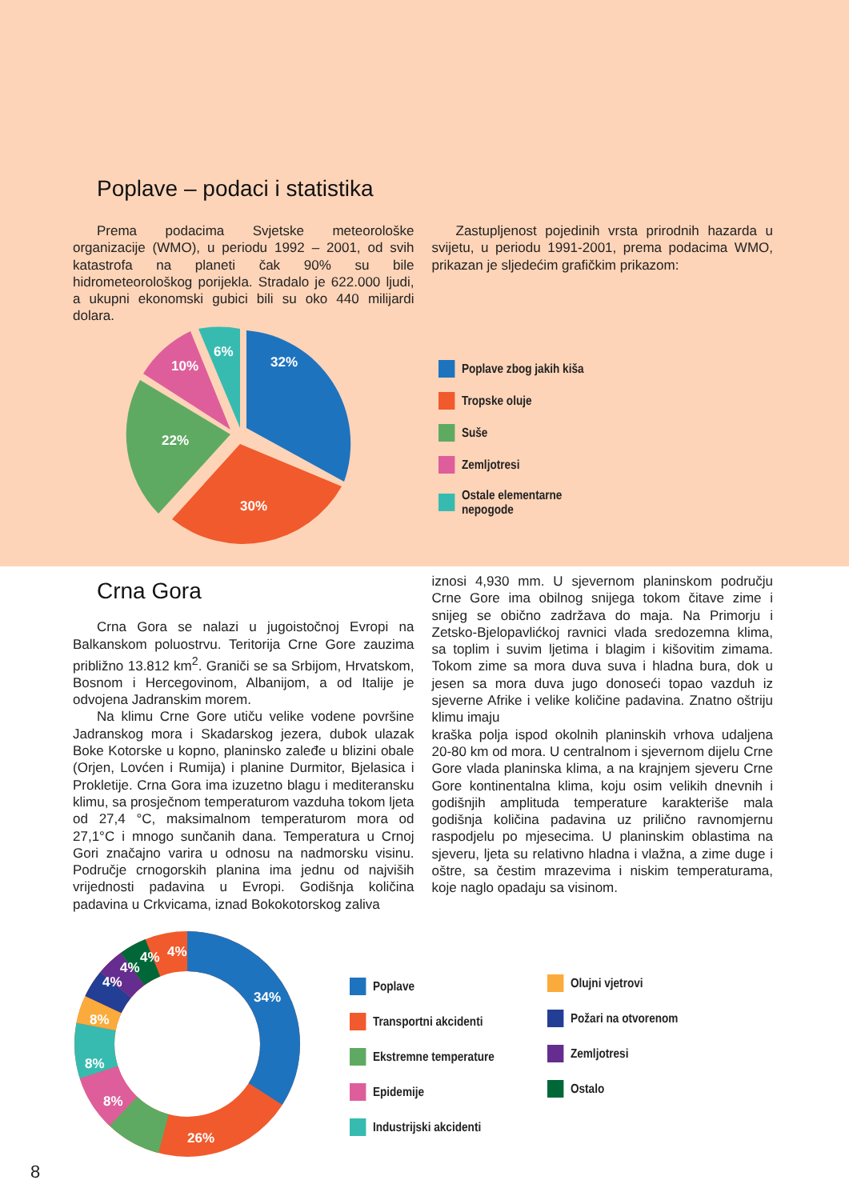Poplave – podaci i statistika
Prema podacima Svjetske meteorološke organizacije (WMO), u periodu 1992 – 2001, od svih katastrofa na planeti čak 90% su bile hidrometeorološkog porijekla. Stradalo je 622.000 ljudi, a ukupni ekonomski gubici bili su oko 440 milijardi dolara.
Zastupljenost pojedinih vrsta prirodnih hazarda u svijetu, u periodu 1991-2001, prema podacima WMO, prikazan je sljedećim grafičkim prikazom:
32%
30%
22%
10%
6%
Poplave zbog jakih kiša
Tropske oluje
Suše
Zemljotresi
Ostale elementarne
nepogode
Crna Gora
Crna Gora se nalazi u jugoistočnoj Evropi na Balkanskom poluostrvu. Teritorija Crne Gore zauzima približno 13.812 km<sup>2</sup>. Graniči se sa Srbijom, Hrvatskom, Bosnom i Hercegovinom, Albanijom, a od Italije je odvojena Jadranskim morem.
Na klimu Crne Gore utiču velike vodene površine Jadranskog mora i Skadarskog jezera, dubok ulazak Boke Kotorske u kopno, planinsko zaleđe u blizini obale (Orjen, Lovćen i Rumija) i planine Durmitor, Bjelasica i Prokletije. Crna Gora ima izuzetno blagu i mediteransku klimu, sa prosječnom temperaturom vazduha tokom ljeta od 27,4 °C, maksimalnom temperaturom mora od 27,1°C i mnogo sunčanih dana. Temperatura u Crnoj Gori značajno varira u odnosu na nadmorsku visinu. Područje crnogorskih planina ima jednu od najviših vrijednosti padavina u Evropi. Godišnja količina padavina u Crkvicama, iznad Bokokotorskog zaliva
iznosi 4,930 mm. U sjevernom planinskom području Crne Gore ima obilnog snijega tokom čitave zime i snijeg se obično zadržava do maja. Na Primorju i Zetsko-Bjelopavlićkoj ravnici vlada sredozemna klima, sa toplim i suvim ljetima i blagim i kišovitim zimama. Tokom zime sa mora duva suva i hladna bura, dok u jesen sa mora duva jugo donoseći topao vazduh iz sjeverne Afrike i velike količine padavina. Znatno oštriju klimu imaju
kraška polja ispod okolnih planinskih vrhova udaljena 20-80 km od mora. U centralnom i sjevernom dijelu Crne Gore vlada planinska klima, a na krajnjem sjeveru Crne Gore kontinentalna klima, koju osim velikih dnevnih i godišnjih amplituda temperature karakteriše mala godišnja količina padavina uz prilično ravnomjernu raspodjelu po mjesecima. U planinskim oblastima na sjeveru, ljeta su relativno hladna i vlažna, a zime duge i oštre, sa čestim mrazevima i niskim temperaturama, koje naglo opadaju sa visinom.
34%
26%
8%
8%
8%
4%
4%
4%
4%
Poplave
Transportni akcidenti
Ekstremne temperature
Epidemije
Industrijski akcidenti
Olujni vjetrovi
Požari na otvorenom
Zemljotresi
Ostalo
8